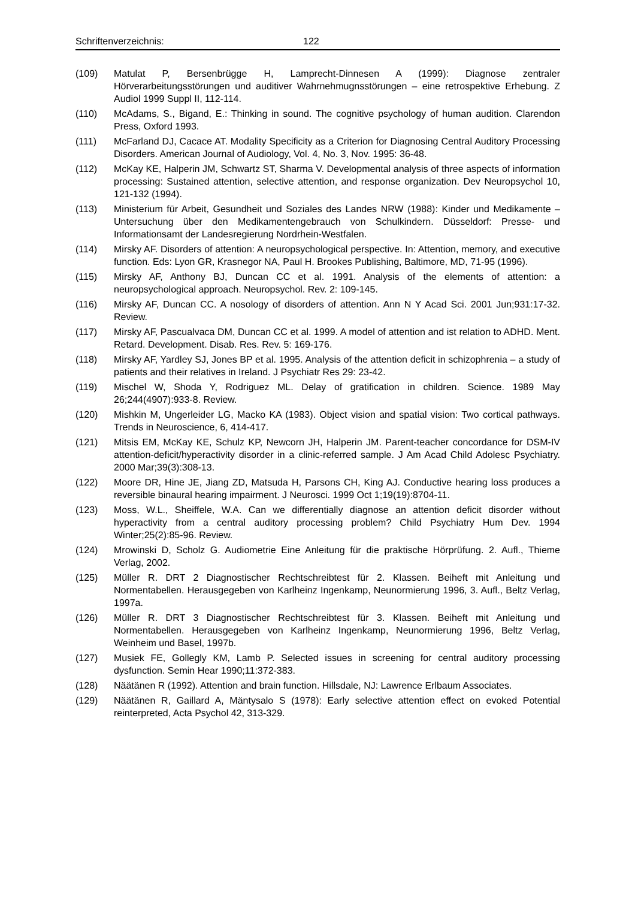Schriftenverzeichnis: 122
(109) Matulat P, Bersenbrügge H, Lamprecht-Dinnesen A (1999): Diagnose zentraler Hörverarbeitungsstörungen und auditiver Wahrnehmugnsstörungen – eine retrospektive Erhebung. Z Audiol 1999 Suppl II, 112-114.
(110) McAdams, S., Bigand, E.: Thinking in sound. The cognitive psychology of human audition. Clarendon Press, Oxford 1993.
(111) McFarland DJ, Cacace AT. Modality Specificity as a Criterion for Diagnosing Central Auditory Processing Disorders. American Journal of Audiology, Vol. 4, No. 3, Nov. 1995: 36-48.
(112) McKay KE, Halperin JM, Schwartz ST, Sharma V. Developmental analysis of three aspects of information processing: Sustained attention, selective attention, and response organization. Dev Neuropsychol 10, 121-132 (1994).
(113) Ministerium für Arbeit, Gesundheit und Soziales des Landes NRW (1988): Kinder und Medikamente – Untersuchung über den Medikamentengebrauch von Schulkindern. Düsseldorf: Presse- und Informationsamt der Landesregierung Nordrhein-Westfalen.
(114) Mirsky AF. Disorders of attention: A neuropsychological perspective. In: Attention, memory, and executive function. Eds: Lyon GR, Krasnegor NA, Paul H. Brookes Publishing, Baltimore, MD, 71-95 (1996).
(115) Mirsky AF, Anthony BJ, Duncan CC et al. 1991. Analysis of the elements of attention: a neuropsychological approach. Neuropsychol. Rev. 2: 109-145.
(116) Mirsky AF, Duncan CC. A nosology of disorders of attention. Ann N Y Acad Sci. 2001 Jun;931:17-32. Review.
(117) Mirsky AF, Pascualvaca DM, Duncan CC et al. 1999. A model of attention and ist relation to ADHD. Ment. Retard. Development. Disab. Res. Rev. 5: 169-176.
(118) Mirsky AF, Yardley SJ, Jones BP et al. 1995. Analysis of the attention deficit in schizophrenia – a study of patients and their relatives in Ireland. J Psychiatr Res 29: 23-42.
(119) Mischel W, Shoda Y, Rodriguez ML. Delay of gratification in children. Science. 1989 May 26;244(4907):933-8. Review.
(120) Mishkin M, Ungerleider LG, Macko KA (1983). Object vision and spatial vision: Two cortical pathways. Trends in Neuroscience, 6, 414-417.
(121) Mitsis EM, McKay KE, Schulz KP, Newcorn JH, Halperin JM. Parent-teacher concordance for DSM-IV attention-deficit/hyperactivity disorder in a clinic-referred sample. J Am Acad Child Adolesc Psychiatry. 2000 Mar;39(3):308-13.
(122) Moore DR, Hine JE, Jiang ZD, Matsuda H, Parsons CH, King AJ. Conductive hearing loss produces a reversible binaural hearing impairment. J Neurosci. 1999 Oct 1;19(19):8704-11.
(123) Moss, W.L., Sheiffele, W.A. Can we differentially diagnose an attention deficit disorder without hyperactivity from a central auditory processing problem? Child Psychiatry Hum Dev. 1994 Winter;25(2):85-96. Review.
(124) Mrowinski D, Scholz G. Audiometrie Eine Anleitung für die praktische Hörprüfung. 2. Aufl., Thieme Verlag, 2002.
(125) Müller R. DRT 2 Diagnostischer Rechtschreibtest für 2. Klassen. Beiheft mit Anleitung und Normentabellen. Herausgegeben von Karlheinz Ingenkamp, Neunormierung 1996, 3. Aufl., Beltz Verlag, 1997a.
(126) Müller R. DRT 3 Diagnostischer Rechtschreibtest für 3. Klassen. Beiheft mit Anleitung und Normentabellen. Herausgegeben von Karlheinz Ingenkamp, Neunormierung 1996, Beltz Verlag, Weinheim und Basel, 1997b.
(127) Musiek FE, Gollegly KM, Lamb P. Selected issues in screening for central auditory processing dysfunction. Semin Hear 1990;11:372-383.
(128) Näätänen R (1992). Attention and brain function. Hillsdale, NJ: Lawrence Erlbaum Associates.
(129) Näätänen R, Gaillard A, Mäntysalo S (1978): Early selective attention effect on evoked Potential reinterpreted, Acta Psychol 42, 313-329.